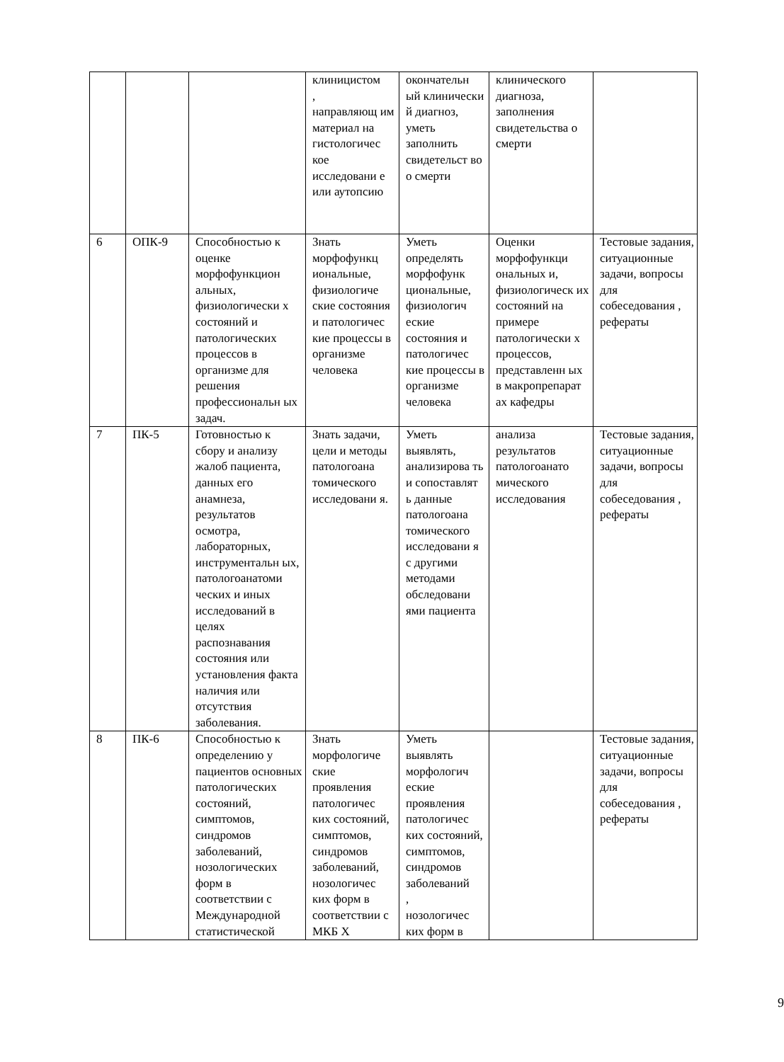| | | | клиницистом , направляющ им материал на гистологичес кое исследовани е или аутопсию | окончательн ый клинически й диагноз, уметь заполнить свидетельст во о смерти | клинического диагноза, заполнения свидетельства о смерти | |
| 6 | ОПК-9 | Способностью к оценке морфофункцион альных, физиологически х состояний и патологических процессов в организме для решения профессиональн ых задач. | Знать морфофункц иональные, физиологиче ские состояния и патологичес кие процессы в организме человека | Уметь определять морфофунк циональные, физиологич еские состояния и патологичес кие процессы в организме человека | Оценки морфофункци ональных и, физиологическ их состояний на примере патологически х процессов, представленн ых в макропрепарат ах кафедры | Тестовые задания, ситуационные задачи, вопросы для собеседования , рефераты |
| 7 | ПК-5 | Готовностью к сбору и анализу жалоб пациента, данных его анамнеза, результатов осмотра, лабораторных, инструментальн ых, патологоанатоми ческих и иных исследований в целях распознавания состояния или установления факта наличия или отсутствия заболевания. | Знать задачи, цели и методы патологоана томического исследовани я. | Уметь выявлять, анализирова ть и сопоставлят ь данные патологоана томического исследовани я с другими методами обследовани ями пациента | анализа результатов патологоанато мического исследования | Тестовые задания, ситуационные задачи, вопросы для собеседования , рефераты |
| 8 | ПК-6 | Способностью к определению у пациентов основных патологических состояний, симптомов, синдромов заболеваний, нозологических форм в соответствии с Международной статистической | Знать морфологиче ские проявления патологичес ких состояний, симптомов, синдромов заболеваний, нозологичес ких форм в соответствии с МКБ Х | Уметь выявлять морфологич еские проявления патологичес ких состояний, симптомов, синдромов заболеваний , нозологичес ких форм в | | Тестовые задания, ситуационные задачи, вопросы для собеседования , рефераты |
9